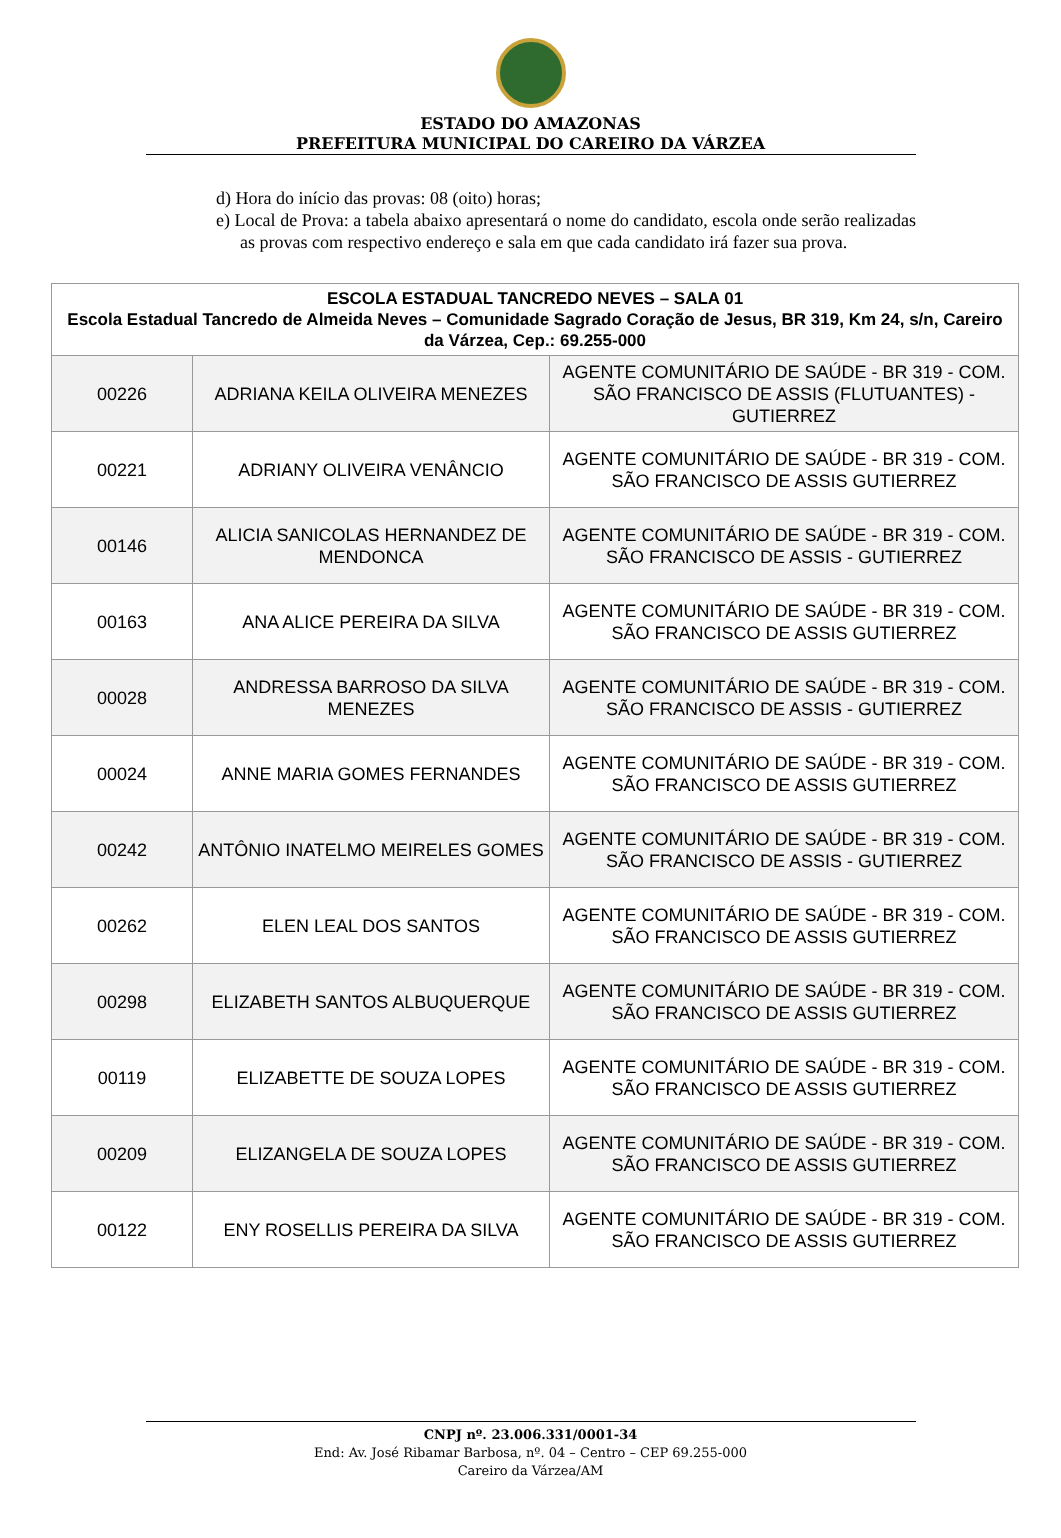ESTADO DO AMAZONAS
PREFEITURA MUNICIPAL DO CAREIRO DA VÁRZEA
d) Hora do início das provas: 08 (oito) horas;
e) Local de Prova: a tabela abaixo apresentará o nome do candidato, escola onde serão realizadas as provas com respectivo endereço e sala em que cada candidato irá fazer sua prova.
| ESCOLA ESTADUAL TANCREDO NEVES – SALA 01 Escola Estadual Tancredo de Almeida Neves – Comunidade Sagrado Coração de Jesus, BR 319, Km 24, s/n, Careiro da Várzea, Cep.: 69.255-000 | | |
| --- | --- | --- |
| 00226 | ADRIANA KEILA OLIVEIRA MENEZES | AGENTE COMUNITÁRIO DE SAÚDE - BR 319 - COM. SÃO FRANCISCO DE ASSIS (FLUTUANTES) - GUTIERREZ |
| 00221 | ADRIANY OLIVEIRA VENÂNCIO | AGENTE COMUNITÁRIO DE SAÚDE - BR 319 - COM. SÃO FRANCISCO DE ASSIS GUTIERREZ |
| 00146 | ALICIA SANICOLAS HERNANDEZ DE MENDONCA | AGENTE COMUNITÁRIO DE SAÚDE - BR 319 - COM. SÃO FRANCISCO DE ASSIS - GUTIERREZ |
| 00163 | ANA ALICE PEREIRA DA SILVA | AGENTE COMUNITÁRIO DE SAÚDE - BR 319 - COM. SÃO FRANCISCO DE ASSIS GUTIERREZ |
| 00028 | ANDRESSA BARROSO DA SILVA MENEZES | AGENTE COMUNITÁRIO DE SAÚDE - BR 319 - COM. SÃO FRANCISCO DE ASSIS - GUTIERREZ |
| 00024 | ANNE MARIA GOMES FERNANDES | AGENTE COMUNITÁRIO DE SAÚDE - BR 319 - COM. SÃO FRANCISCO DE ASSIS GUTIERREZ |
| 00242 | ANTÔNIO INATELMO MEIRELES GOMES | AGENTE COMUNITÁRIO DE SAÚDE - BR 319 - COM. SÃO FRANCISCO DE ASSIS - GUTIERREZ |
| 00262 | ELEN LEAL DOS SANTOS | AGENTE COMUNITÁRIO DE SAÚDE - BR 319 - COM. SÃO FRANCISCO DE ASSIS GUTIERREZ |
| 00298 | ELIZABETH SANTOS ALBUQUERQUE | AGENTE COMUNITÁRIO DE SAÚDE - BR 319 - COM. SÃO FRANCISCO DE ASSIS GUTIERREZ |
| 00119 | ELIZABETTE DE SOUZA LOPES | AGENTE COMUNITÁRIO DE SAÚDE - BR 319 - COM. SÃO FRANCISCO DE ASSIS GUTIERREZ |
| 00209 | ELIZANGELA DE SOUZA LOPES | AGENTE COMUNITÁRIO DE SAÚDE - BR 319 - COM. SÃO FRANCISCO DE ASSIS GUTIERREZ |
| 00122 | ENY ROSELLIS PEREIRA DA SILVA | AGENTE COMUNITÁRIO DE SAÚDE - BR 319 - COM. SÃO FRANCISCO DE ASSIS GUTIERREZ |
CNPJ nº. 23.006.331/0001-34
End: Av. José Ribamar Barbosa, nº. 04 – Centro – CEP 69.255-000
Careiro da Várzea/AM